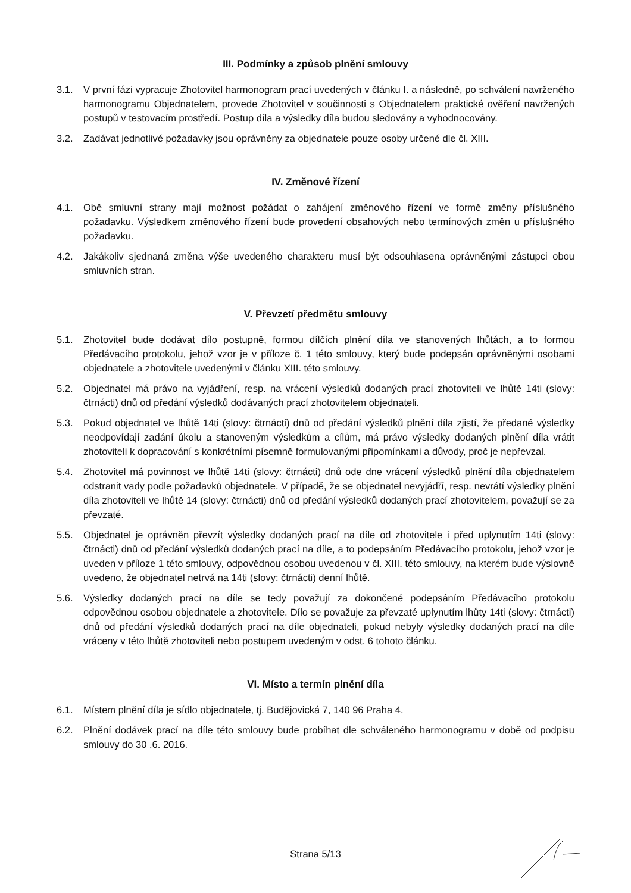III. Podmínky a způsob plnění smlouvy
3.1. V první fázi vypracuje Zhotovitel harmonogram prací uvedených v článku I. a následně, po schválení navrženého harmonogramu Objednatelem, provede Zhotovitel v součinnosti s Objednatelem praktické ověření navržených postupů v testovacím prostředí. Postup díla a výsledky díla budou sledovány a vyhodnocovány.
3.2. Zadávat jednotlivé požadavky jsou oprávněny za objednatele pouze osoby určené dle čl. XIII.
IV. Změnové řízení
4.1. Obě smluvní strany mají možnost požádat o zahájení změnového řízení ve formě změny příslušného požadavku. Výsledkem změnového řízení bude provedení obsahových nebo termínových změn u příslušného požadavku.
4.2. Jakákoliv sjednaná změna výše uvedeného charakteru musí být odsouhlasena oprávněnými zástupci obou smluvních stran.
V. Převzetí předmětu smlouvy
5.1. Zhotovitel bude dodávat dílo postupně, formou dílčích plnění díla ve stanovených lhůtách, a to formou Předávacího protokolu, jehož vzor je v příloze č. 1 této smlouvy, který bude podepsán oprávněnými osobami objednatele a zhotovitele uvedenými v článku XIII. této smlouvy.
5.2. Objednatel má právo na vyjádření, resp. na vrácení výsledků dodaných prací zhotoviteli ve lhůtě 14ti (slovy: čtrnácti) dnů od předání výsledků dodávaných prací zhotovitelem objednateli.
5.3. Pokud objednatel ve lhůtě 14ti (slovy: čtrnácti) dnů od předání výsledků plnění díla zjistí, že předané výsledky neodpovídají zadání úkolu a stanoveným výsledkům a cílům, má právo výsledky dodaných plnění díla vrátit zhotoviteli k dopracování s konkrétními písemně formulovanými připomínkami a důvody, proč je nepřevzal.
5.4. Zhotovitel má povinnost ve lhůtě 14ti (slovy: čtrnácti) dnů ode dne vrácení výsledků plnění díla objednatelem odstranit vady podle požadavků objednatele. V případě, že se objednatel nevyjádří, resp. nevrátí výsledky plnění díla zhotoviteli ve lhůtě 14 (slovy: čtrnácti) dnů od předání výsledků dodaných prací zhotovitelem, považují se za převzaté.
5.5. Objednatel je oprávněn převzít výsledky dodaných prací na díle od zhotovitele i před uplynutím 14ti (slovy: čtrnácti) dnů od předání výsledků dodaných prací na díle, a to podepsáním Předávacího protokolu, jehož vzor je uveden v příloze 1 této smlouvy, odpovědnou osobou uvedenou v čl. XIII. této smlouvy, na kterém bude výslovně uvedeno, že objednatel netrvá na 14ti (slovy: čtrnácti) denní lhůtě.
5.6. Výsledky dodaných prací na díle se tedy považují za dokončené podepsáním Předávacího protokolu odpovědnou osobou objednatele a zhotovitele. Dílo se považuje za převzaté uplynutím lhůty 14ti (slovy: čtrnácti) dnů od předání výsledků dodaných prací na díle objednateli, pokud nebyly výsledky dodaných prací na díle vráceny v této lhůtě zhotoviteli nebo postupem uvedeným v odst. 6 tohoto článku.
VI. Místo a termín plnění díla
6.1. Místem plnění díla je sídlo objednatele, tj. Budějovická 7, 140 96 Praha 4.
6.2. Plnění dodávek prací na díle této smlouvy bude probíhat dle schváleného harmonogramu v době od podpisu smlouvy do 30 .6. 2016.
Strana 5/13